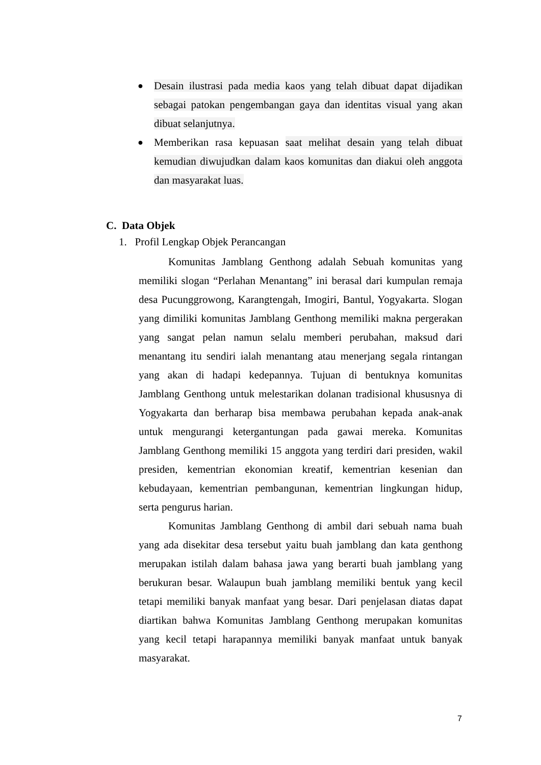● Desain ilustrasi pada media kaos yang telah dibuat dapat dijadikan sebagai patokan pengembangan gaya dan identitas visual yang akan dibuat selanjutnya.
● Memberikan rasa kepuasan saat melihat desain yang telah dibuat kemudian diwujudkan dalam kaos komunitas dan diakui oleh anggota dan masyarakat luas.
C. Data Objek
1. Profil Lengkap Objek Perancangan
Komunitas Jamblang Genthong adalah Sebuah komunitas yang memiliki slogan “Perlahan Menantang” ini berasal dari kumpulan remaja desa Pucunggrowong, Karangtengah, Imogiri, Bantul, Yogyakarta. Slogan yang dimiliki komunitas Jamblang Genthong memiliki makna pergerakan yang sangat pelan namun selalu memberi perubahan, maksud dari menantang itu sendiri ialah menantang atau menerjang segala rintangan yang akan di hadapi kedepannya. Tujuan di bentuknya komunitas Jamblang Genthong untuk melestarikan dolanan tradisional khususnya di Yogyakarta dan berharap bisa membawa perubahan kepada anak-anak untuk mengurangi ketergantungan pada gawai mereka. Komunitas Jamblang Genthong memiliki 15 anggota yang terdiri dari presiden, wakil presiden, kementrian ekonomian kreatif, kementrian kesenian dan kebudayaan, kementrian pembangunan, kementrian lingkungan hidup, serta pengurus harian.
Komunitas Jamblang Genthong di ambil dari sebuah nama buah yang ada disekitar desa tersebut yaitu buah jamblang dan kata genthong merupakan istilah dalam bahasa jawa yang berarti buah jamblang yang berukuran besar. Walaupun buah jamblang memiliki bentuk yang kecil tetapi memiliki banyak manfaat yang besar. Dari penjelasan diatas dapat diartikan bahwa Komunitas Jamblang Genthong merupakan komunitas yang kecil tetapi harapannya memiliki banyak manfaat untuk banyak masyarakat.
7